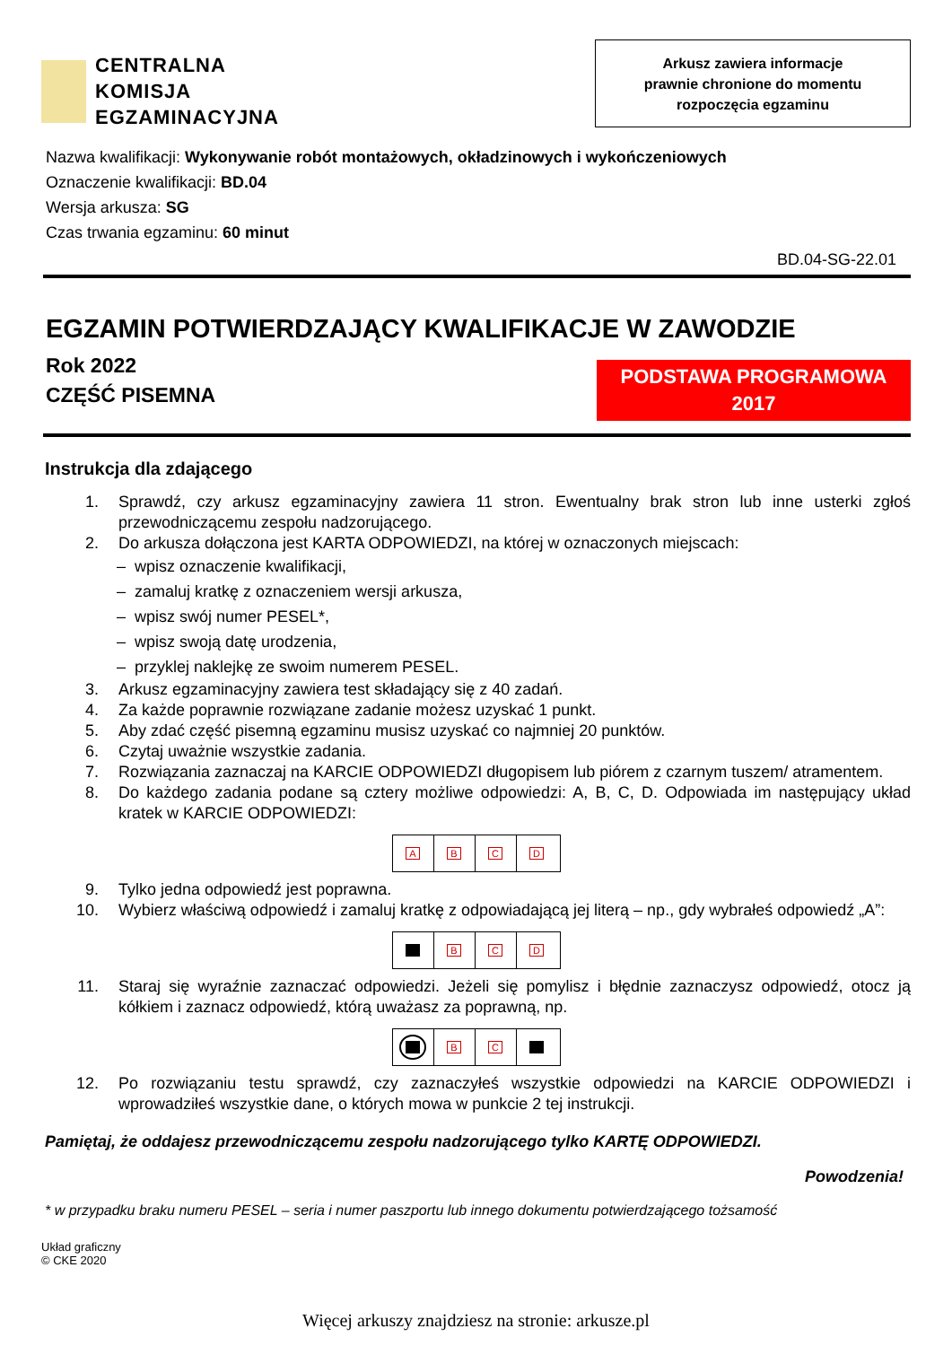CENTRALNA
KOMISJA
EGZAMINACYJNA
Arkusz zawiera informacje
prawnie chronione do momentu
rozpoczęcia egzaminu
Nazwa kwalifikacji: Wykonywanie robót montażowych, okładzinowych i wykończeniowych
Oznaczenie kwalifikacji: BD.04
Wersja arkusza: SG
Czas trwania egzaminu: 60 minut
BD.04-SG-22.01
EGZAMIN POTWIERDZAJĄCY KWALIFIKACJE W ZAWODZIE
Rok 2022
CZĘŚĆ PISEMNA
PODSTAWA PROGRAMOWA
2017
Instrukcja dla zdającego
1. Sprawdź, czy arkusz egzaminacyjny zawiera 11 stron. Ewentualny brak stron lub inne usterki zgłoś przewodniczącemu zespołu nadzorującego.
2. Do arkusza dołączona jest KARTA ODPOWIEDZI, na której w oznaczonych miejscach:
– wpisz oznaczenie kwalifikacji,
– zamaluj kratkę z oznaczeniem wersji arkusza,
– wpisz swój numer PESEL*,
– wpisz swoją datę urodzenia,
– przyklej naklejkę ze swoim numerem PESEL.
3. Arkusz egzaminacyjny zawiera test składający się z 40 zadań.
4. Za każde poprawnie rozwiązane zadanie możesz uzyskać 1 punkt.
5. Aby zdać część pisemną egzaminu musisz uzyskać co najmniej 20 punktów.
6. Czytaj uważnie wszystkie zadania.
7. Rozwiązania zaznaczaj na KARCIE ODPOWIEDZI długopisem lub piórem z czarnym tuszem/ atramentem.
8. Do każdego zadania podane są cztery możliwe odpowiedzi: A, B, C, D. Odpowiada im następujący układ kratek w KARCIE ODPOWIEDZI:
A B C D
9. Tylko jedna odpowiedź jest poprawna.
10. Wybierz właściwą odpowiedź i zamaluj kratkę z odpowiadającą jej literą – np., gdy wybrałeś odpowiedź „A”:
B C D
11. Staraj się wyraźnie zaznaczać odpowiedzi. Jeżeli się pomylisz i błędnie zaznaczysz odpowiedź, otocz ją kółkiem i zaznacz odpowiedź, którą uważasz za poprawną, np.
B C
12. Po rozwiązaniu testu sprawdź, czy zaznaczyłeś wszystkie odpowiedzi na KARCIE ODPOWIEDZI i wprowadziłeś wszystkie dane, o których mowa w punkcie 2 tej instrukcji.
Pamiętaj, że oddajesz przewodniczącemu zespołu nadzorującego tylko KARTĘ ODPOWIEDZI.
Powodzenia!
* w przypadku braku numeru PESEL – seria i numer paszportu lub innego dokumentu potwierdzającego tożsamość
Układ graficzny
© CKE 2020
Więcej arkuszy znajdziesz na stronie: arkusze.pl